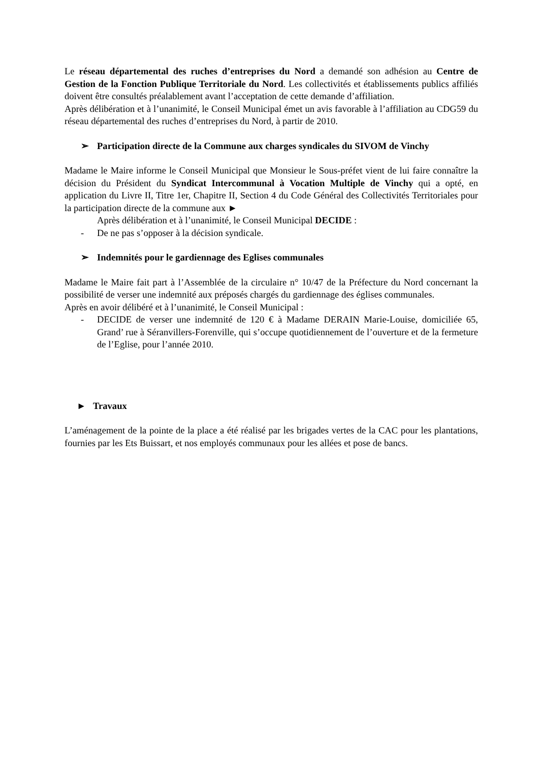Le réseau départemental des ruches d’entreprises du Nord a demandé son adhésion au Centre de Gestion de la Fonction Publique Territoriale du Nord. Les collectivités et établissements publics affiliés doivent être consultés préalablement avant l’acceptation de cette demande d’affiliation.
Après délibération et à l’unanimité, le Conseil Municipal émet un avis favorable à l’affiliation au CDG59 du réseau départemental des ruches d’entreprises du Nord, à partir de 2010.
➢ Participation directe de la Commune aux charges syndicales du SIVOM de Vinchy
Madame le Maire informe le Conseil Municipal que Monsieur le Sous-préfet vient de lui faire connaître la décision du Président du Syndicat Intercommunal à Vocation Multiple de Vinchy qui a opté, en application du Livre II, Titre 1er, Chapitre II, Section 4 du Code Général des Collectivités Territoriales pour la participation directe de la commune aux ►
Après délibération et à l’unanimité, le Conseil Municipal DECIDE :
- De ne pas s’opposer à la décision syndicale.
➢ Indemnités pour le gardiennage des Eglises communales
Madame le Maire fait part à l’Assemblée de la circulaire n° 10/47 de la Préfecture du Nord concernant la possibilité de verser une indemnité aux préposés chargés du gardiennage des églises communales.
Après en avoir délibéré et à l’unanimité, le Conseil Municipal :
- DECIDE de verser une indemnité de 120 € à Madame DERAIN Marie-Louise, domiciliée 65, Grand’ rue à Séranvillers-Forenville, qui s’occupe quotidiennement de l’ouverture et de la fermeture de l’Eglise, pour l’année 2010.
► Travaux
L’aménagement de la pointe de la place a été réalisé par les brigades vertes de la CAC pour les plantations, fournies par les Ets Buissart, et nos employés communaux pour les allées et pose de bancs.